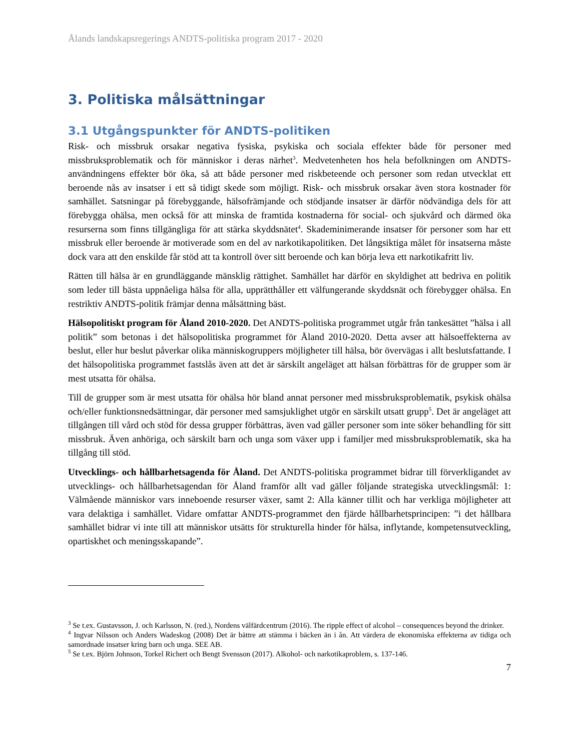Ålands landskapsregerings ANDTS-politiska program 2017 - 2020
3. Politiska målsättningar
3.1 Utgångspunkter för ANDTS-politiken
Risk- och missbruk orsakar negativa fysiska, psykiska och sociala effekter både för personer med missbruksproblematik och för människor i deras närhet<sup>3</sup>. Medvetenheten hos hela befolkningen om ANDTS-användningens effekter bör öka, så att både personer med riskbeteende och personer som redan utvecklat ett beroende nås av insatser i ett så tidigt skede som möjligt. Risk- och missbruk orsakar även stora kostnader för samhället. Satsningar på förebyggande, hälsofrämjande och stödjande insatser är därför nödvändiga dels för att förebygga ohälsa, men också för att minska de framtida kostnaderna för social- och sjukvård och därmed öka resurserna som finns tillgängliga för att stärka skyddsnätet<sup>4</sup>. Skademinimerande insatser för personer som har ett missbruk eller beroende är motiverade som en del av narkotikapolitiken. Det långsiktiga målet för insatserna måste dock vara att den enskilde får stöd att ta kontroll över sitt beroende och kan börja leva ett narkotikafritt liv.
Rätten till hälsa är en grundläggande mänsklig rättighet. Samhället har därför en skyldighet att bedriva en politik som leder till bästa uppnåeliga hälsa för alla, upprätthåller ett välfungerande skyddsnät och förebygger ohälsa. En restriktiv ANDTS-politik främjar denna målsättning bäst.
Hälsopolitiskt program för Åland 2010-2020. Det ANDTS-politiska programmet utgår från tankesättet ”hälsa i all politik” som betonas i det hälsopolitiska programmet för Åland 2010-2020. Detta avser att hälsoeffekterna av beslut, eller hur beslut påverkar olika människogruppers möjligheter till hälsa, bör övervägas i allt beslutsfattande. I det hälsopolitiska programmet fastslås även att det är särskilt angeläget att hälsan förbättras för de grupper som är mest utsatta för ohälsa.
Till de grupper som är mest utsatta för ohälsa hör bland annat personer med missbruksproblematik, psykisk ohälsa och/eller funktionsnedsättningar, där personer med samsjuklighet utgör en särskilt utsatt grupp<sup>5</sup>. Det är angeläget att tillgången till vård och stöd för dessa grupper förbättras, även vad gäller personer som inte söker behandling för sitt missbruk. Även anhöriga, och särskilt barn och unga som växer upp i familjer med missbruksproblematik, ska ha tillgång till stöd.
Utvecklings- och hållbarhetsagenda för Åland. Det ANDTS-politiska programmet bidrar till förverkligandet av utvecklings- och hållbarhetsagendan för Åland framför allt vad gäller följande strategiska utvecklingsmål: 1: Välmående människor vars inneboende resurser växer, samt 2: Alla känner tillit och har verkliga möjligheter att vara delaktiga i samhället. Vidare omfattar ANDTS-programmet den fjärde hållbarhetsprincipen: ”i det hållbara samhället bidrar vi inte till att människor utsätts för strukturella hinder för hälsa, inflytande, kompetensutveckling, opartiskhet och meningsskapande”.
<sup>3</sup> Se t.ex. Gustavsson, J. och Karlsson, N. (red.), Nordens välfärdcentrum (2016). The ripple effect of alcohol – consequences beyond the drinker.
<sup>4</sup> Ingvar Nilsson och Anders Wadeskog (2008) Det är bättre att stämma i bäcken än i ån. Att värdera de ekonomiska effekterna av tidiga och samordnade insatser kring barn och unga. SEE AB.
<sup>5</sup> Se t.ex. Björn Johnson, Torkel Richert och Bengt Svensson (2017). Alkohol- och narkotikaproblem, s. 137-146.
7